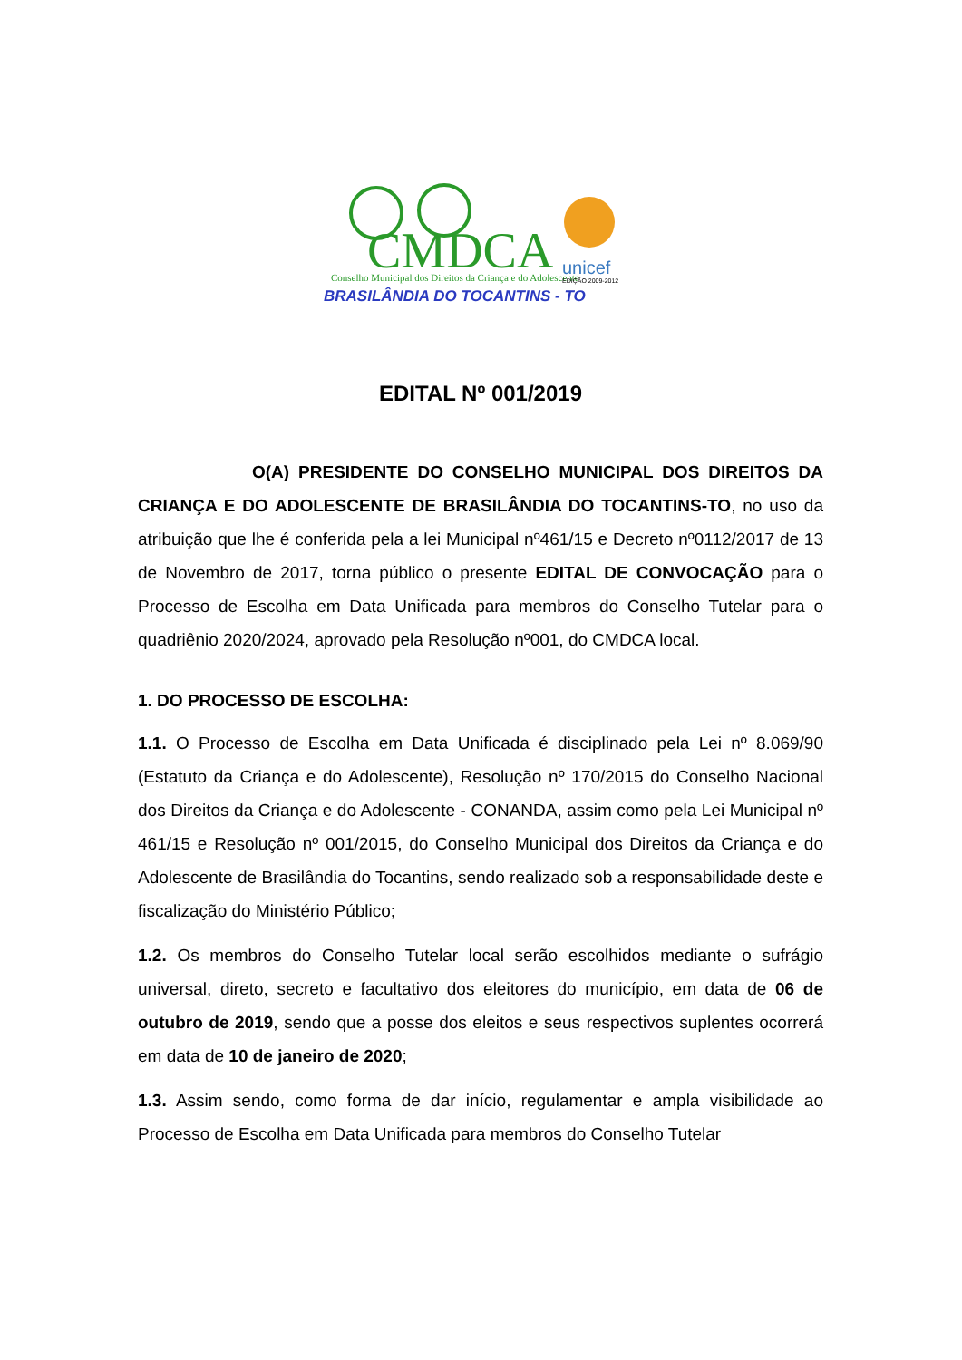CMDCA
Conselho Municipal dos Direitos da Criança e do Adolescente
unicef
EDIÇÃO 2009-2012
BRASILÂNDIA DO TOCANTINS - TO
EDITAL Nº 001/2019
O(A) PRESIDENTE DO CONSELHO MUNICIPAL DOS DIREITOS DA CRIANÇA E DO ADOLESCENTE DE BRASILÂNDIA DO TOCANTINS-TO, no uso da atribuição que lhe é conferida pela a lei Municipal nº461/15 e Decreto nº0112/2017 de 13 de Novembro de 2017, torna público o presente EDITAL DE CONVOCAÇÃO para o Processo de Escolha em Data Unificada para membros do Conselho Tutelar para o quadriênio 2020/2024, aprovado pela Resolução nº001, do CMDCA local.
1. DO PROCESSO DE ESCOLHA:
1.1. O Processo de Escolha em Data Unificada é disciplinado pela Lei nº 8.069/90 (Estatuto da Criança e do Adolescente), Resolução nº 170/2015 do Conselho Nacional dos Direitos da Criança e do Adolescente - CONANDA, assim como pela Lei Municipal nº 461/15 e Resolução nº 001/2015, do Conselho Municipal dos Direitos da Criança e do Adolescente de Brasilândia do Tocantins, sendo realizado sob a responsabilidade deste e fiscalização do Ministério Público;
1.2. Os membros do Conselho Tutelar local serão escolhidos mediante o sufrágio universal, direto, secreto e facultativo dos eleitores do município, em data de 06 de outubro de 2019, sendo que a posse dos eleitos e seus respectivos suplentes ocorrerá em data de 10 de janeiro de 2020;
1.3. Assim sendo, como forma de dar início, regulamentar e ampla visibilidade ao Processo de Escolha em Data Unificada para membros do Conselho Tutelar